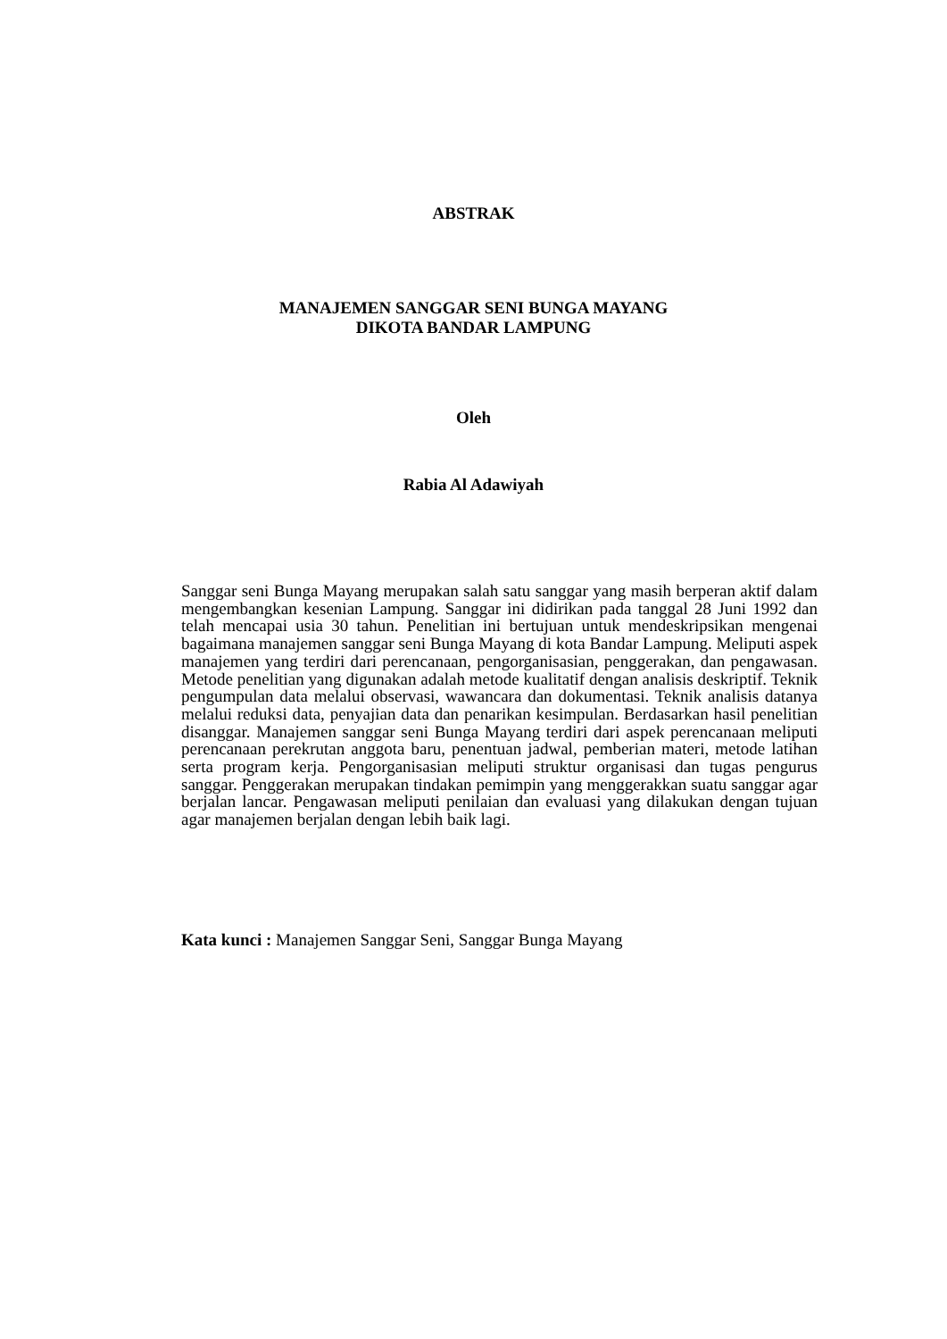ABSTRAK
MANAJEMEN SANGGAR SENI BUNGA MAYANG
DIKOTA BANDAR LAMPUNG
Oleh
Rabia Al Adawiyah
Sanggar seni Bunga Mayang merupakan salah satu sanggar yang masih berperan aktif dalam mengembangkan kesenian Lampung. Sanggar ini didirikan pada tanggal 28 Juni 1992 dan telah mencapai usia 30 tahun. Penelitian ini bertujuan untuk mendeskripsikan mengenai bagaimana manajemen sanggar seni Bunga Mayang di kota Bandar Lampung. Meliputi aspek manajemen yang terdiri dari perencanaan, pengorganisasian, penggerakan, dan pengawasan. Metode penelitian yang digunakan adalah metode kualitatif dengan analisis deskriptif. Teknik pengumpulan data melalui observasi, wawancara dan dokumentasi. Teknik analisis datanya melalui reduksi data, penyajian data dan penarikan kesimpulan. Berdasarkan hasil penelitian disanggar. Manajemen sanggar seni Bunga Mayang terdiri dari aspek perencanaan meliputi perencanaan perekrutan anggota baru, penentuan jadwal, pemberian materi, metode latihan serta program kerja. Pengorganisasian meliputi struktur organisasi dan tugas pengurus sanggar. Penggerakan merupakan tindakan pemimpin yang menggerakkan suatu sanggar agar berjalan lancar. Pengawasan meliputi penilaian dan evaluasi yang dilakukan dengan tujuan agar manajemen berjalan dengan lebih baik lagi.
Kata kunci : Manajemen Sanggar Seni, Sanggar Bunga Mayang